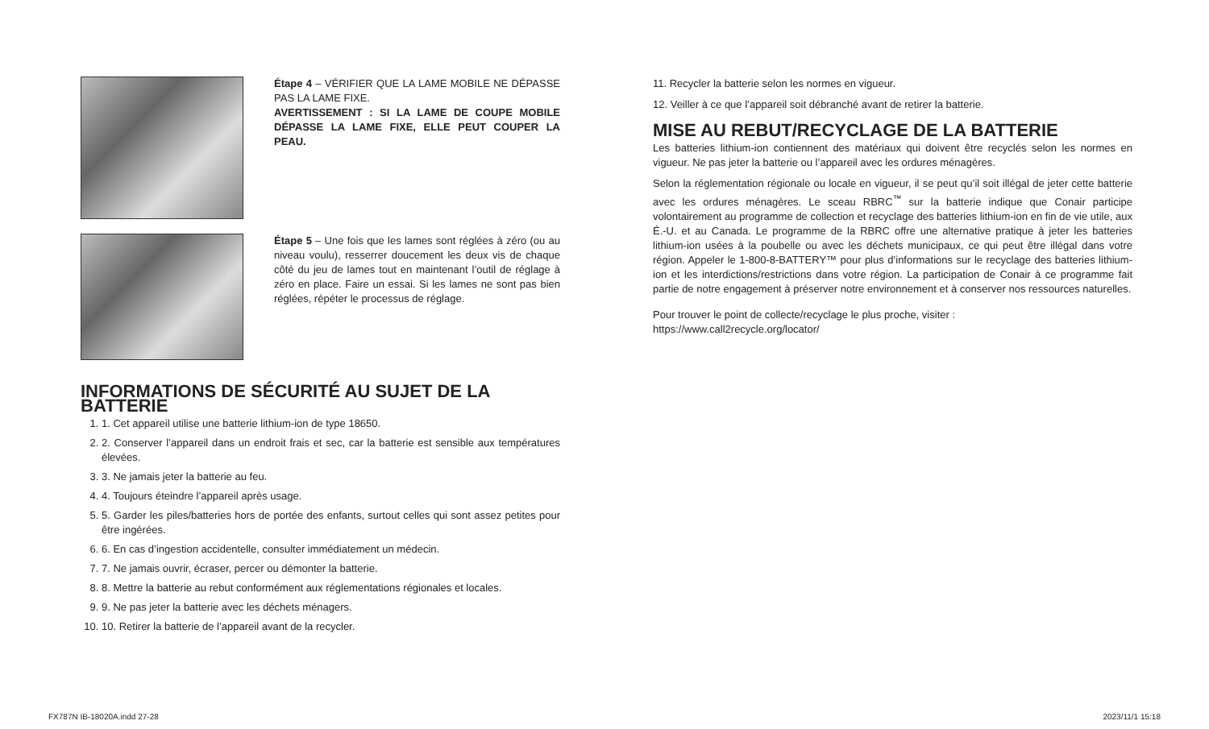Étape 4 – VÉRIFIER QUE LA LAME MOBILE NE DÉPASSE PAS LA LAME FIXE.
AVERTISSEMENT : SI LA LAME DE COUPE MOBILE DÉPASSE LA LAME FIXE, ELLE PEUT COUPER LA PEAU.
Étape 5 – Une fois que les lames sont réglées à zéro (ou au niveau voulu), resserrer doucement les deux vis de chaque côté du jeu de lames tout en maintenant l’outil de réglage à zéro en place. Faire un essai. Si les lames ne sont pas bien réglées, répéter le processus de réglage.
INFORMATIONS DE SÉCURITÉ AU SUJET DE LA BATTERIE
1. 1. Cet appareil utilise une batterie lithium-ion de type 18650.
2. 2. Conserver l’appareil dans un endroit frais et sec, car la batterie est sensible aux températures élevées.
3. 3. Ne jamais jeter la batterie au feu.
4. 4. Toujours éteindre l’appareil après usage.
5. 5. Garder les piles/batteries hors de portée des enfants, surtout celles qui sont assez petites pour être ingérées.
6. 6. En cas d’ingestion accidentelle, consulter immédiatement un médecin.
7. 7. Ne jamais ouvrir, écraser, percer ou démonter la batterie.
8. 8. Mettre la batterie au rebut conformément aux réglementations régionales et locales.
9. 9. Ne pas jeter la batterie avec les déchets ménagers.
10. 10. Retirer la batterie de l’appareil avant de la recycler.
11. Recycler la batterie selon les normes en vigueur.
12. Veiller à ce que l’appareil soit débranché avant de retirer la batterie.
MISE AU REBUT/RECYCLAGE DE LA BATTERIE
Les batteries lithium-ion contiennent des matériaux qui doivent être recyclés selon les normes en vigueur. Ne pas jeter la batterie ou l’appareil avec les ordures ménagères.
Selon la réglementation régionale ou locale en vigueur, il se peut qu’il soit illégal de jeter cette batterie avec les ordures ménagères. Le sceau RBRC<sup>™</sup> sur la batterie indique que Conair participe volontairement au programme de collection et recyclage des batteries lithium-ion en fin de vie utile, aux É.-U. et au Canada. Le programme de la RBRC offre une alternative pratique à jeter les batteries lithium-ion usées à la poubelle ou avec les déchets municipaux, ce qui peut être illégal dans votre région. Appeler le 1-800-8-BATTERY™ pour plus d’informations sur le recyclage des batteries lithium-ion et les interdictions/restrictions dans votre région. La participation de Conair à ce programme fait partie de notre engagement à préserver notre environnement et à conserver nos ressources naturelles.
Pour trouver le point de collecte/recyclage le plus proche, visiter :
https://www.call2recycle.org/locator/
FX787N IB-18020A.indd 27-28 2023/11/1 15:18